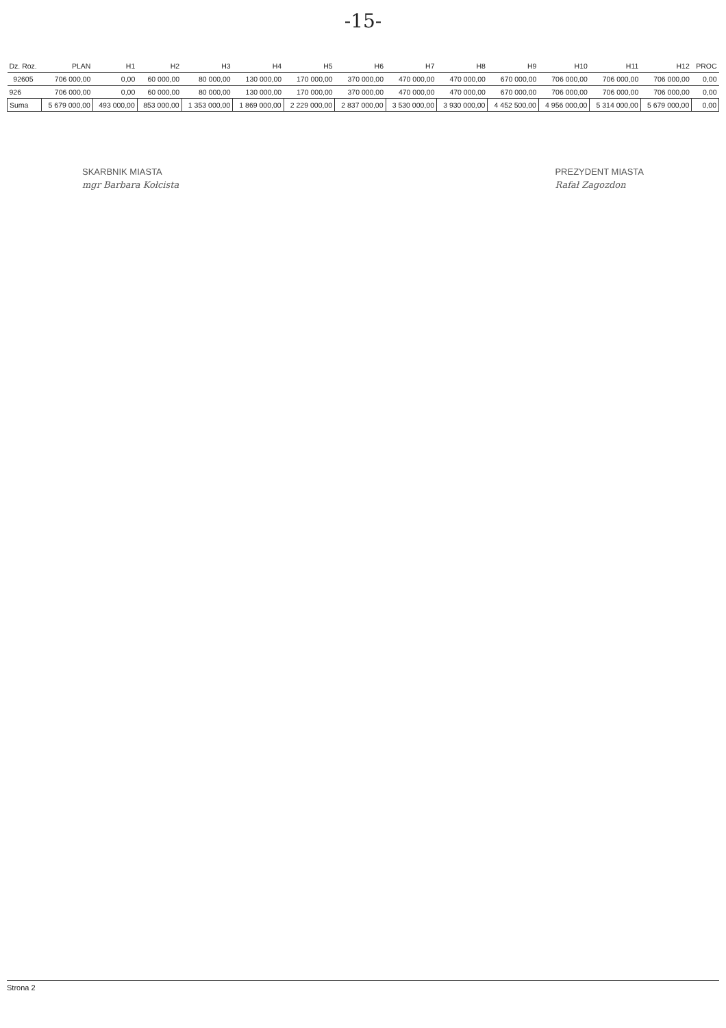-15-
| Dz. Roz. | PLAN | H1 | H2 | H3 | H4 | H5 | H6 | H7 | H8 | H9 | H10 | H11 | H12 | PROC |
| --- | --- | --- | --- | --- | --- | --- | --- | --- | --- | --- | --- | --- | --- | --- |
| 92605 | 706 000,00 | 0,00 | 60 000,00 | 80 000,00 | 130 000,00 | 170 000,00 | 370 000,00 | 470 000,00 | 470 000,00 | 670 000,00 | 706 000,00 | 706 000,00 | 706 000,00 | 0,00 |
| 926 | 706 000,00 | 0,00 | 60 000,00 | 80 000,00 | 130 000,00 | 170 000,00 | 370 000,00 | 470 000,00 | 470 000,00 | 670 000,00 | 706 000,00 | 706 000,00 | 706 000,00 | 0,00 |
| Suma | 5 679 000,00 | 493 000,00 | 853 000,00 | 1 353 000,00 | 1 869 000,00 | 2 229 000,00 | 2 837 000,00 | 3 530 000,00 | 3 930 000,00 | 4 452 500,00 | 4 956 000,00 | 5 314 000,00 | 5 679 000,00 | 0,00 |
SKARBNIK MIASTA
mgr Barbara Kołcista
PREZYDENT MIASTA
Rafał Zagozdon
Strona 2